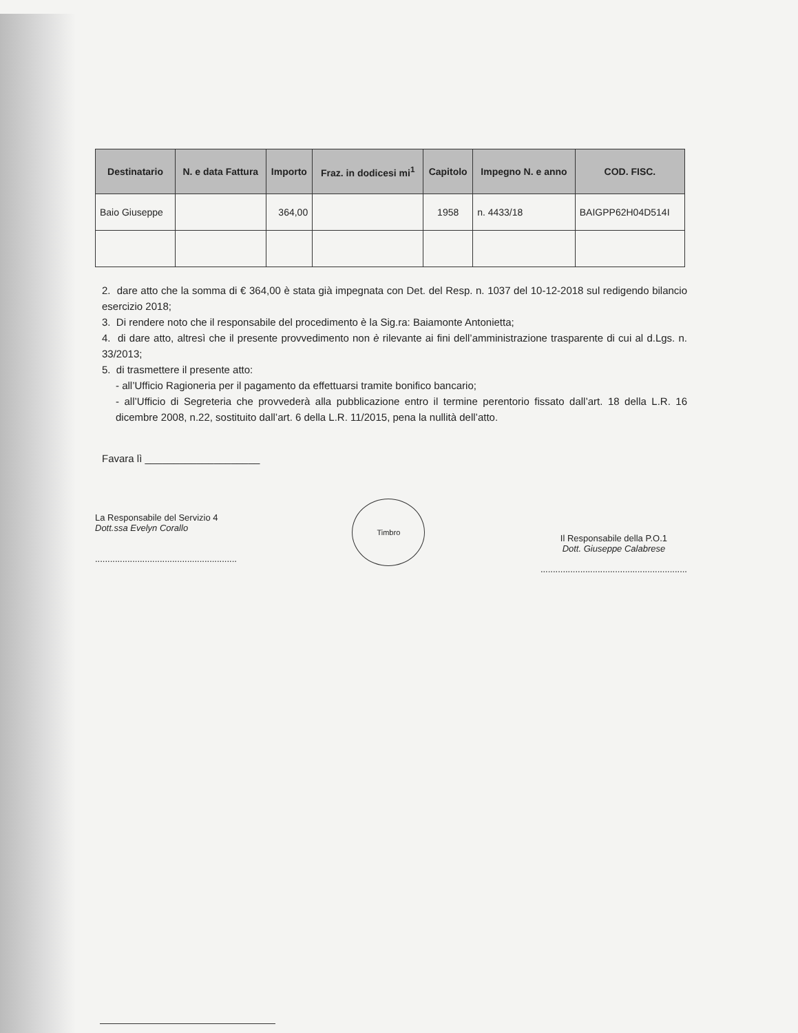| Destinatario | N. e data Fattura | Importo | Fraz. in dodicesi mi<sup>1</sup> | Capitolo | Impegno N. e anno | COD. FISC. |
| --- | --- | --- | --- | --- | --- | --- |
| Baio Giuseppe | | 364,00 | | 1958 | n. 4433/18 | BAIGPP62H04D514I |
2. dare atto che la somma di € 364,00 è stata già impegnata con Det. del Resp. n. 1037 del 10-12-2018 sul redigendo bilancio esercizio 2018;
3. Di rendere noto che il responsabile del procedimento è la Sig.ra: Baiamonte Antonietta;
4. di dare atto, altresì che il presente provvedimento non è rilevante ai fini dell’amministrazione trasparente di cui al d.Lgs. n. 33/2013;
5. di trasmettere il presente atto:
- all’Ufficio Ragioneria per il pagamento da effettuarsi tramite bonifico bancario;
- all’Ufficio di Segreteria che provvederà alla pubblicazione entro il termine perentorio fissato dall’art. 18 della L.R. 16 dicembre 2008, n.22, sostituito dall’art. 6 della L.R. 11/2015, pena la nullità dell’atto.
Favara lì ____________________
La Responsabile del Servizio 4
Dott.ssa Evelyn Corallo
.........................................................
Timbro
Il Responsabile della P.O.1
Dott. Giuseppe Calabrese
...........................................................